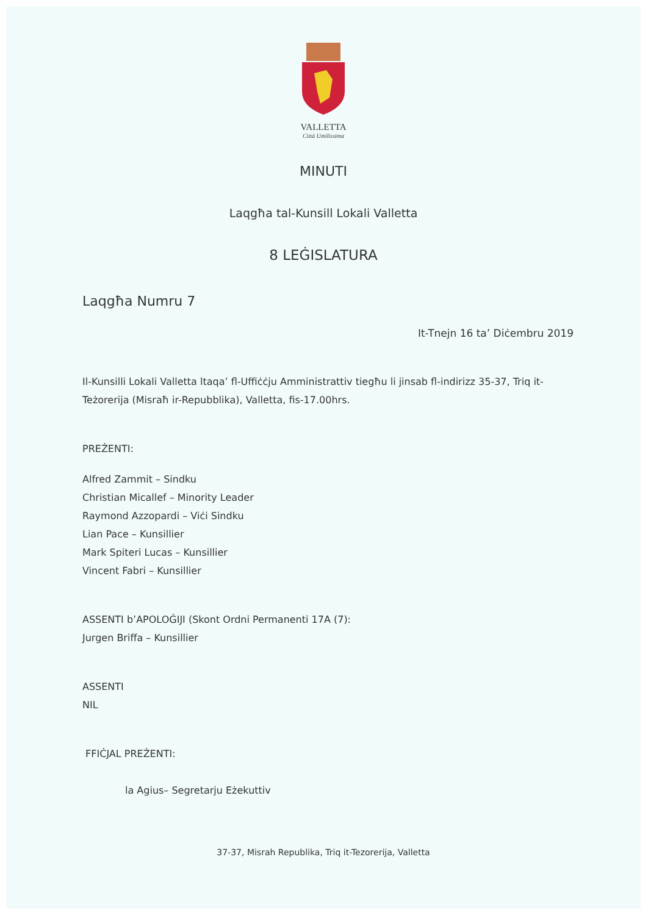VALLETTA
Città Umilissima
MINUTI
Laqgħa tal-Kunsill Lokali Valletta
8 LEĠISLATURA
Laqgħa Numru 7
It-Tnejn 16 ta’ Diċembru 2019
Il-Kunsilli Lokali Valletta ltaqa’ fl-Uffiċċju Amministrattiv tiegħu li jinsab fl-indirizz 35-37, Triq it-Teżorerija (Misraħ ir-Repubblika), Valletta, fis-17.00hrs.
PREŻENTI:
Alfred Zammit – Sindku
Christian Micallef – Minority Leader
Raymond Azzopardi – Viċi Sindku
Lian Pace – Kunsillier
Mark Spiteri Lucas – Kunsillier
Vincent Fabri – Kunsillier
ASSENTI b’APOLOĠIJI (Skont Ordni Permanenti 17A (7):
Jurgen Briffa – Kunsillier
ASSENTI
NIL
FFIĊJAL PREŻENTI:
la Agius– Segretarju Eżekuttiv
37-37, Misrah Republika, Triq it-Tezorerija, Valletta